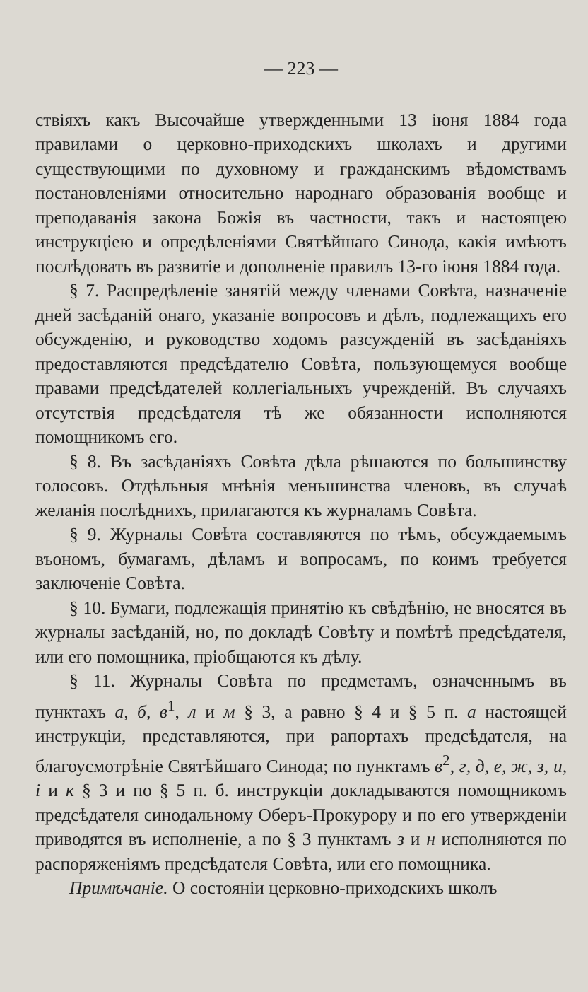— 223 —
ствіяхъ какъ Высочайше утвержденными 13 іюня 1884 года правилами о церковно-приходскихъ школахъ и другими существующими по духовному и гражданскимъ вѣдомствамъ постановленіями относительно народнаго образованія вообще и преподаванія закона Божія въ частности, такъ и настоящею инструкціею и опредѣленіями Святѣйшаго Синода, какія имѣютъ послѣдовать въ развитіе и дополненіе правилъ 13-го іюня 1884 года.
§ 7. Распредѣленіе занятій между членами Совѣта, назначеніе дней засѣданій онаго, указаніе вопросовъ и дѣлъ, подлежащихъ его обсужденію, и руководство ходомъ разсужденій въ засѣданіяхъ предоставляются предсѣдателю Совѣта, пользующемуся вообще правами предсѣдателей коллегіальныхъ учрежденій. Въ случаяхъ отсутствія предсѣдателя тѣ же обязанности исполняются помощникомъ его.
§ 8. Въ засѣданіяхъ Совѣта дѣла рѣшаются по большинству голосовъ. Отдѣльныя мнѣнія меньшинства членовъ, въ случаѣ желанія послѣднихъ, прилагаются къ журналамъ Совѣта.
§ 9. Журналы Совѣта составляются по тѣмъ, обсуждаемымъ въономъ, бумагамъ, дѣламъ и вопросамъ, по коимъ требуется заключеніе Совѣта.
§ 10. Бумаги, подлежащія принятію къ свѣдѣнію, не вносятся въ журналы засѣданій, но, по докладѣ Совѣту и помѣтѣ предсѣдателя, или его помощника, пріобщаются къ дѣлу.
§ 11. Журналы Совѣта по предметамъ, означеннымъ въ пунктахъ а, б, в<sup>1</sup>, л и м § 3, а равно § 4 и § 5 п. а настоящей инструкціи, представляются, при рапортахъ предсѣдателя, на благоусмотрѣніе Святѣйшаго Синода; по пунктамъ в<sup>2</sup>, г, д, е, ж, з, и, і и к § 3 и по § 5 п. б. инструкціи докладываются помощникомъ предсѣдателя синодальному Оберъ-Прокурору и по его утвержденіи приводятся въ исполненіе, а по § 3 пунктамъ з и н исполняются по распоряженіямъ предсѣдателя Совѣта, или его помощника.
Примѣчаніе. О состояніи церковно-приходскихъ школъ